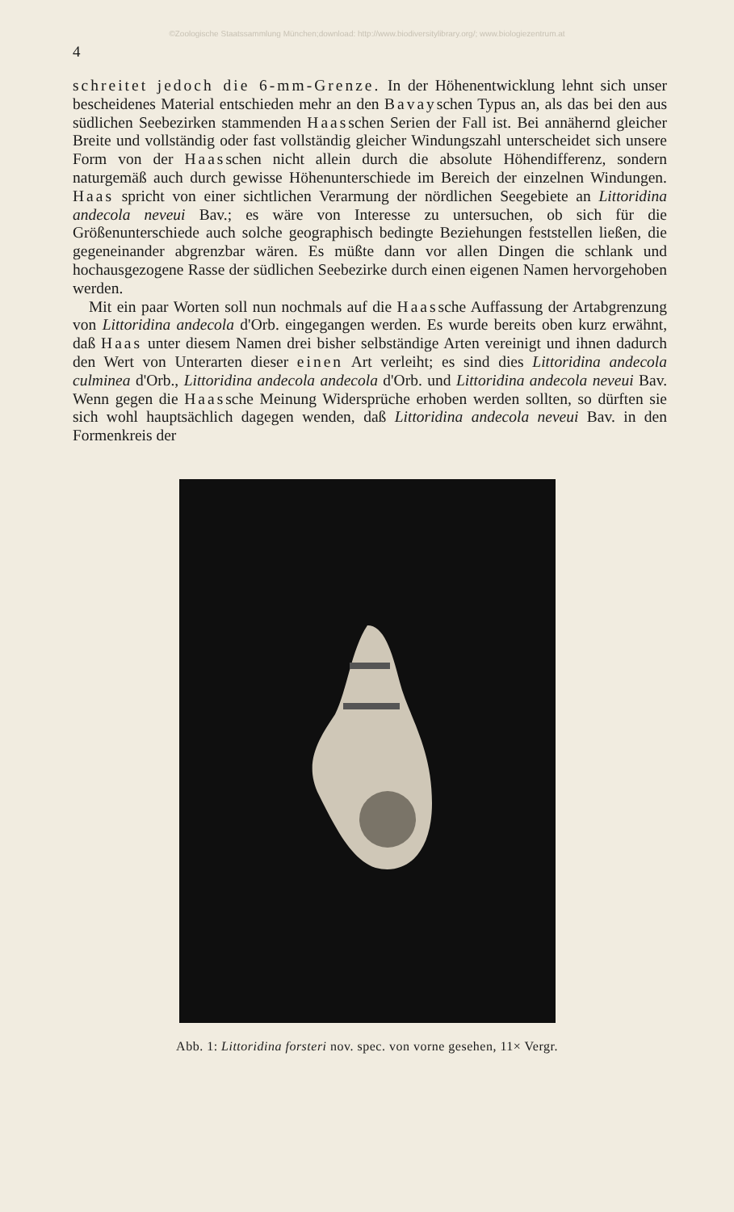©Zoologische Staatssammlung München;download: http://www.biodiversitylibrary.org/; www.biologiezentrum.at
4
schreitet jedoch die 6-mm-Grenze. In der Höhenentwicklung lehnt sich unser bescheidenes Material entschieden mehr an den Bavayschen Typus an, als das bei den aus südlichen Seebezirken stammenden Haasschen Serien der Fall ist. Bei annähernd gleicher Breite und vollständig oder fast vollständig gleicher Windungszahl unterscheidet sich unsere Form von der Haasschen nicht allein durch die absolute Höhendifferenz, sondern naturgemäß auch durch gewisse Höhenunterschiede im Bereich der einzelnen Windungen. Haas spricht von einer sichtlichen Verarmung der nördlichen Seegebiete an Littoridina andecola neveui Bav.; es wäre von Interesse zu untersuchen, ob sich für die Größenunterschiede auch solche geographisch bedingte Beziehungen feststellen ließen, die gegeneinander abgrenzbar wären. Es müßte dann vor allen Dingen die schlank und hochausgezogene Rasse der südlichen Seebezirke durch einen eigenen Namen hervorgehoben werden.
Mit ein paar Worten soll nun nochmals auf die Haassche Auffassung der Artabgrenzung von Littoridina andecola d'Orb. eingegangen werden. Es wurde bereits oben kurz erwähnt, daß Haas unter diesem Namen drei bisher selbständige Arten vereinigt und ihnen dadurch den Wert von Unterarten dieser einen Art verleiht; es sind dies Littoridina andecola culminea d'Orb., Littoridina andecola andecola d'Orb. und Littoridina andecola neveui Bav. Wenn gegen die Haassche Meinung Widersprüche erhoben werden sollten, so dürften sie sich wohl hauptsächlich dagegen wenden, daß Littoridina andecola neveui Bav. in den Formenkreis der
Abb. 1: Littoridina forsteri nov. spec. von vorne gesehen, 11× Vergr.